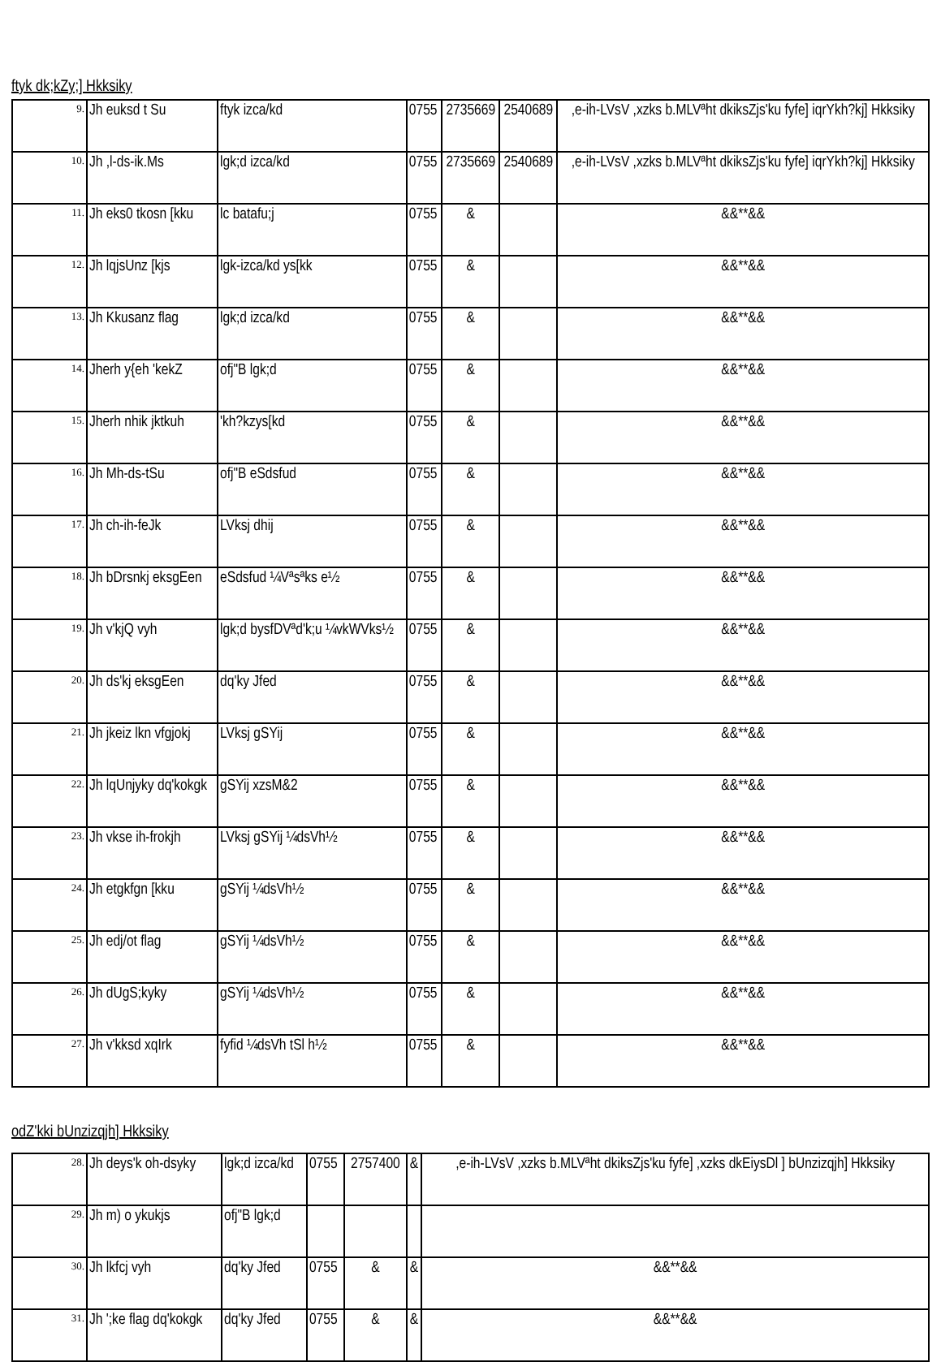ftyk dk;kZy;] Hkksiky
| 9. | Jh euksd t Su | ftyk izca/kd | 0755 | 2735669 | 2540689 | ,e-ih-LVsV ,xzks b.MLVªht dkiksZjs'ku fyfe] iqrYkh?kj] Hkksiky |
| 10. | Jh ,l-ds-ik.Ms | lgk;d izca/kd | 0755 | 2735669 | 2540689 | ,e-ih-LVsV ,xzks b.MLVªht dkiksZjs'ku fyfe] iqrYkh?kj] Hkksiky |
| 11. | Jh eks0 tkosn [kku | lc batafu;j | 0755 | & | | &&**&& |
| 12. | Jh lqjsUnz [kjs | lgk-izca/kd ys[kk | 0755 | & | | &&**&& |
| 13. | Jh Kkusanz flag | lgk;d izca/kd | 0755 | & | | &&**&& |
| 14. | Jherh y{eh 'kekZ | ofj"B lgk;d | 0755 | & | | &&**&& |
| 15. | Jherh nhik jktkuh | 'kh?kzys[kd | 0755 | & | | &&**&& |
| 16. | Jh Mh-ds-tSu | ofj"B eSdsfud | 0755 | & | | &&**&& |
| 17. | Jh ch-ih-feJk | LVksj dhij | 0755 | & | | &&**&& |
| 18. | Jh bDrsnkj eksgEen | eSdsfud ¼Vªsªks e½ | 0755 | & | | &&**&& |
| 19. | Jh v'kjQ vyh | lgk;d bysfDVªd'k;u ¼vkWVks½ | 0755 | & | | &&**&& |
| 20. | Jh ds'kj eksgEen | dq'ky Jfed | 0755 | & | | &&**&& |
| 21. | Jh jkeiz lkn vfgjokj | LVksj gSYij | 0755 | & | | &&**&& |
| 22. | Jh lqUnjyky dq'kokgk | gSYij xzsM&2 | 0755 | & | | &&**&& |
| 23. | Jh vkse ih-frokjh | LVksj gSYij ¼dsVh½ | 0755 | & | | &&**&& |
| 24. | Jh etgkfgn [kku | gSYij ¼dsVh½ | 0755 | & | | &&**&& |
| 25. | Jh edj/ot flag | gSYij ¼dsVh½ | 0755 | & | | &&**&& |
| 26. | Jh dUgS;kyky | gSYij ¼dsVh½ | 0755 | & | | &&**&& |
| 27. | Jh v'kksd xqIrk | fyfid ¼dsVh tSl h½ | 0755 | & | | &&**&& |
odZ'kki bUnzizqjh] Hkksiky
| 28. | Jh deys'k oh-dsyky | lgk;d izca/kd | 0755 | 2757400 | & | ,e-ih-LVsV ,xzks b.MLVªht dkiksZjs'ku fyfe] ,xzks dkEiysDl ] bUnzizqjh] Hkksiky |
| 29. | Jh m) o ykukjs | ofj"B lgk;d | | | | |
| 30. | Jh lkfcj vyh | dq'ky Jfed | 0755 | & | & | &&**&& |
| 31. | Jh ';ke flag dq'kokgk | dq'ky Jfed | 0755 | & | & | &&**&& |